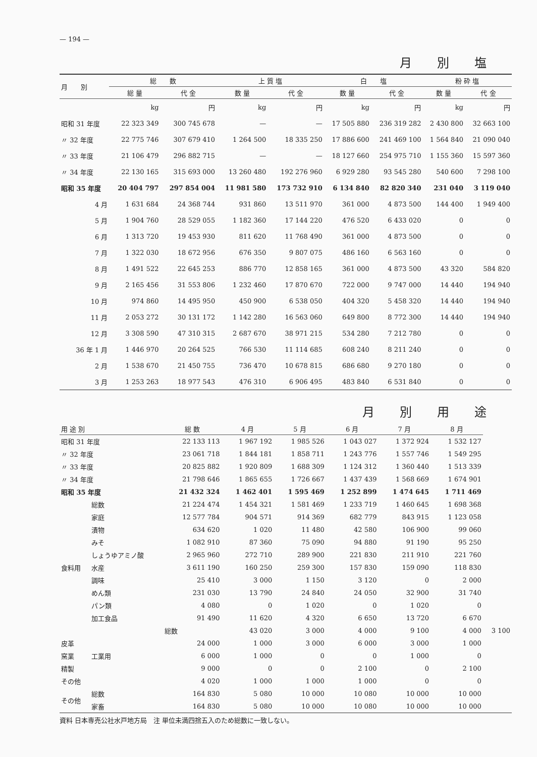— 194 —
月別塩
| 月 別 | 総 数 | | 上 質 塩 | | 白 塩 | | 粉 砕 塩 | |
| --- | --- | --- | --- | --- | --- | --- | --- | --- |
| | 総 量 | 代 金 | 数 量 | 代 金 | 数 量 | 代 金 | 数 量 | 代 金 |
| | kg | 円 | kg | 円 | kg | 円 | kg | 円 |
| 昭和 31 年度 | 22 323 349 | 300 745 678 | — | — | 17 505 880 | 236 319 282 | 2 430 800 | 32 663 100 |
| 〃 32 年度 | 22 775 746 | 307 679 410 | 1 264 500 | 18 335 250 | 17 886 600 | 241 469 100 | 1 564 840 | 21 090 040 |
| 〃 33 年度 | 21 106 479 | 296 882 715 | — | — | 18 127 660 | 254 975 710 | 1 155 360 | 15 597 360 |
| 〃 34 年度 | 22 130 165 | 315 693 000 | 13 260 480 | 192 276 960 | 6 929 280 | 93 545 280 | 540 600 | 7 298 100 |
| 昭和 35 年度 | 20 404 797 | 297 854 004 | 11 981 580 | 173 732 910 | 6 134 840 | 82 820 340 | 231 040 | 3 119 040 |
| 4 月 | 1 631 684 | 24 368 744 | 931 860 | 13 511 970 | 361 000 | 4 873 500 | 144 400 | 1 949 400 |
| 5 月 | 1 904 760 | 28 529 055 | 1 182 360 | 17 144 220 | 476 520 | 6 433 020 | 0 | 0 |
| 6 月 | 1 313 720 | 19 453 930 | 811 620 | 11 768 490 | 361 000 | 4 873 500 | 0 | 0 |
| 7 月 | 1 322 030 | 18 672 956 | 676 350 | 9 807 075 | 486 160 | 6 563 160 | 0 | 0 |
| 8 月 | 1 491 522 | 22 645 253 | 886 770 | 12 858 165 | 361 000 | 4 873 500 | 43 320 | 584 820 |
| 9 月 | 2 165 456 | 31 553 806 | 1 232 460 | 17 870 670 | 722 000 | 9 747 000 | 14 440 | 194 940 |
| 10 月 | 974 860 | 14 495 950 | 450 900 | 6 538 050 | 404 320 | 5 458 320 | 14 440 | 194 940 |
| 11 月 | 2 053 272 | 30 131 172 | 1 142 280 | 16 563 060 | 649 800 | 8 772 300 | 14 440 | 194 940 |
| 12 月 | 3 308 590 | 47 310 315 | 2 687 670 | 38 971 215 | 534 280 | 7 212 780 | 0 | 0 |
| 36 年 1 月 | 1 446 970 | 20 264 525 | 766 530 | 11 114 685 | 608 240 | 8 211 240 | 0 | 0 |
| 2 月 | 1 538 670 | 21 450 755 | 736 470 | 10 678 815 | 686 680 | 9 270 180 | 0 | 0 |
| 3 月 | 1 253 263 | 18 977 543 | 476 310 | 6 906 495 | 483 840 | 6 531 840 | 0 | 0 |
月別用途
| 用 途 別 | | 総 数 | 4 月 | 5 月 | 6 月 | 7 月 | 8 月 | |
| --- | --- | --- | --- | --- | --- | --- | --- | --- |
| 昭和 31 年度 | | 22 133 113 | 1 967 192 | 1 985 526 | 1 043 027 | 1 372 924 | 1 532 127 | |
| 〃 32 年度 | | 23 061 718 | 1 844 181 | 1 858 711 | 1 243 776 | 1 557 746 | 1 549 295 | |
| 〃 33 年度 | | 20 825 882 | 1 920 809 | 1 688 309 | 1 124 312 | 1 360 440 | 1 513 339 | |
| 〃 34 年度 | | 21 798 646 | 1 865 655 | 1 726 667 | 1 437 439 | 1 568 669 | 1 674 901 | |
| 昭和 35 年度 | | 21 432 324 | 1 462 401 | 1 595 469 | 1 252 899 | 1 474 645 | 1 711 469 | |
| 食料用 | 総数 | 21 224 474 | 1 454 321 | 1 581 469 | 1 233 719 | 1 460 645 | 1 698 368 | |
| | 家庭 | 12 577 784 | 904 571 | 914 369 | 682 779 | 843 915 | 1 123 058 | |
| | 漬物 | 634 620 | 1 020 | 11 480 | 42 580 | 106 900 | 99 060 | |
| | みそ | 1 082 910 | 87 360 | 75 090 | 94 880 | 91 190 | 95 250 | |
| | しょうゆアミノ酸 | 2 965 960 | 272 710 | 289 900 | 221 830 | 211 910 | 221 760 | |
| | 水産 | 3 611 190 | 160 250 | 259 300 | 157 830 | 159 090 | 118 830 | |
| | 調味 | 25 410 | 3 000 | 1 150 | 3 120 | 0 | 2 000 | |
| | めん類 | 231 030 | 13 790 | 24 840 | 24 050 | 32 900 | 31 740 | |
| | パン類 | 4 080 | 0 | 1 020 | 0 | 1 020 | 0 | |
| | 加工食品 | 91 490 | 11 620 | 4 320 | 6 650 | 13 720 | 6 670 | |
| | 工業用 | 総数 | 43 020 | 3 000 | 4 000 | 9 100 | 4 000 | 3 100 |
| 皮革 | | 24 000 | 1 000 | 3 000 | 6 000 | 3 000 | 1 000 | |
| 窯業 | | 6 000 | 1 000 | 0 | 0 | 1 000 | 0 | |
| 精製 | | 9 000 | 0 | 0 | 2 100 | 0 | 2 100 | |
| その他 | | 4 020 | 1 000 | 1 000 | 1 000 | 0 | 0 | |
| その他 | 総数 | 164 830 | 5 080 | 10 000 | 10 080 | 10 000 | 10 000 | |
| | 家畜 | 164 830 | 5 080 | 10 000 | 10 080 | 10 000 | 10 000 | |
資料 日本専売公社水戸地方局　注 単位未満四捨五入のため総数に一致しない。